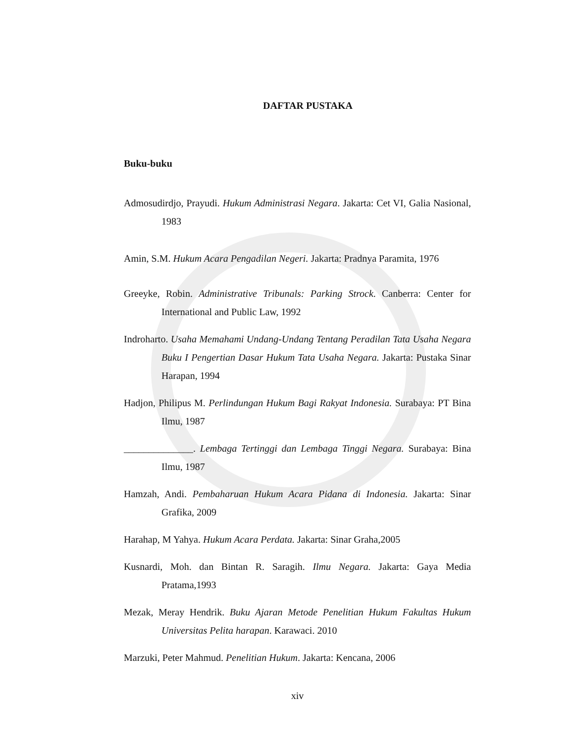DAFTAR PUSTAKA
Buku-buku
Admosudirdjo, Prayudi. Hukum Administrasi Negara. Jakarta: Cet VI, Galia Nasional, 1983
Amin, S.M. Hukum Acara Pengadilan Negeri. Jakarta: Pradnya Paramita, 1976
Greeyke, Robin. Administrative Tribunals: Parking Strock. Canberra: Center for International and Public Law, 1992
Indroharto. Usaha Memahami Undang-Undang Tentang Peradilan Tata Usaha Negara Buku I Pengertian Dasar Hukum Tata Usaha Negara. Jakarta: Pustaka Sinar Harapan, 1994
Hadjon, Philipus M. Perlindungan Hukum Bagi Rakyat Indonesia. Surabaya: PT Bina Ilmu, 1987
______________. Lembaga Tertinggi dan Lembaga Tinggi Negara. Surabaya: Bina Ilmu, 1987
Hamzah, Andi. Pembaharuan Hukum Acara Pidana di Indonesia. Jakarta: Sinar Grafika, 2009
Harahap, M Yahya. Hukum Acara Perdata. Jakarta: Sinar Graha,2005
Kusnardi, Moh. dan Bintan R. Saragih. Ilmu Negara. Jakarta: Gaya Media Pratama,1993
Mezak, Meray Hendrik. Buku Ajaran Metode Penelitian Hukum Fakultas Hukum Universitas Pelita harapan. Karawaci. 2010
Marzuki, Peter Mahmud. Penelitian Hukum. Jakarta: Kencana, 2006
xiv